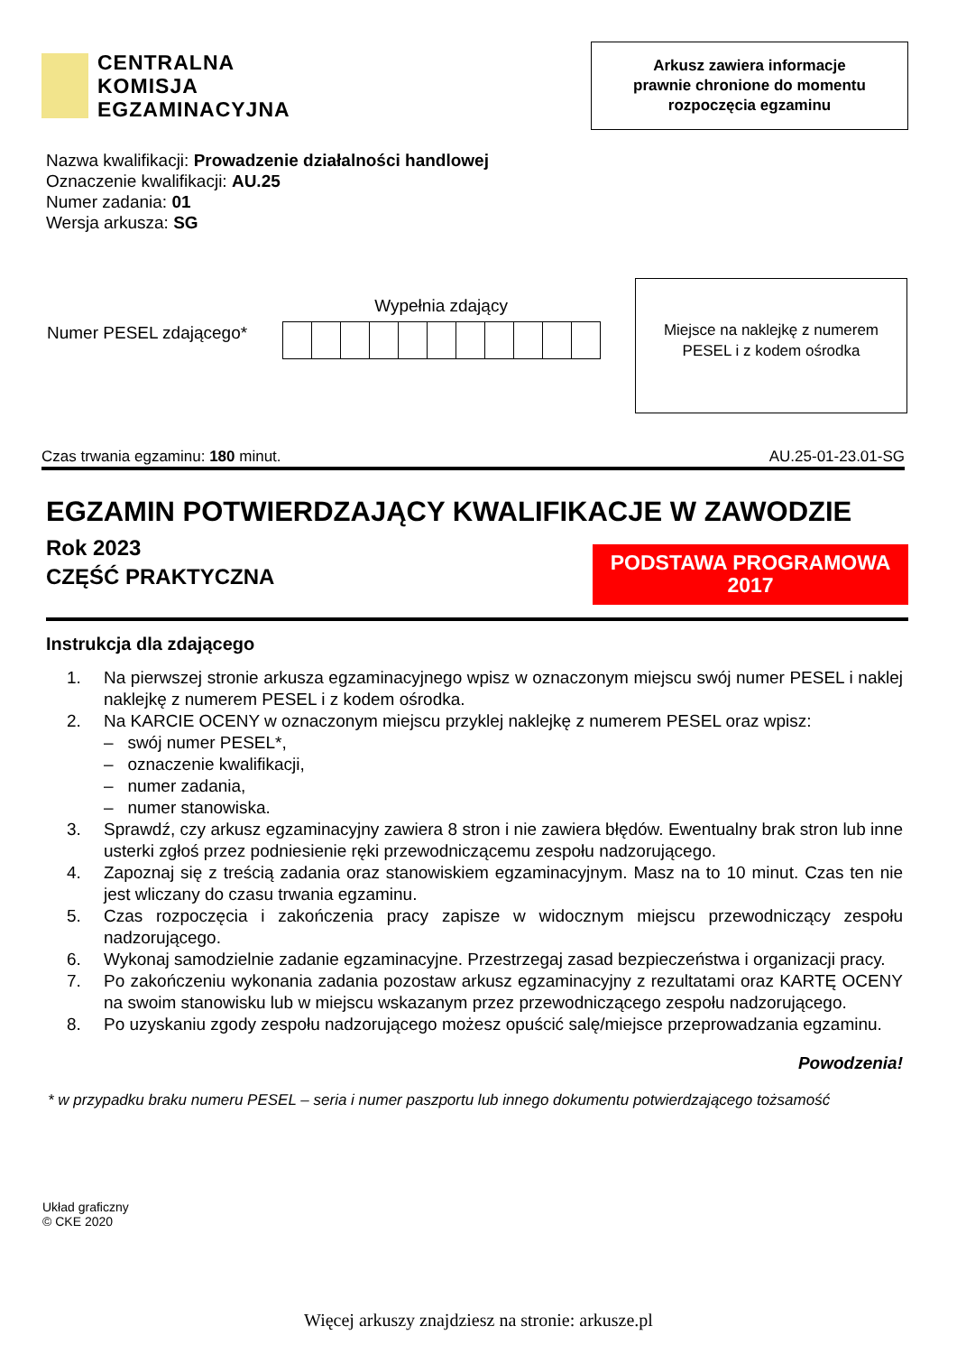CENTRALNA
KOMISJA
EGZAMINACYJNA
Arkusz zawiera informacje
prawnie chronione do momentu
rozpoczęcia egzaminu
Nazwa kwalifikacji: Prowadzenie działalności handlowej
Oznaczenie kwalifikacji: AU.25
Numer zadania: 01
Wersja arkusza: SG
Numer PESEL zdającego*
Wypełnia zdający
Miejsce na naklejkę z numerem
PESEL i z kodem ośrodka
Czas trwania egzaminu: 180 minut. AU.25-01-23.01-SG
EGZAMIN POTWIERDZAJĄCY KWALIFIKACJE W ZAWODZIE
Rok 2023
CZĘŚĆ PRAKTYCZNA
PODSTAWA PROGRAMOWA
2017
Instrukcja dla zdającego
1. Na pierwszej stronie arkusza egzaminacyjnego wpisz w oznaczonym miejscu swój numer PESEL i naklej naklejkę z numerem PESEL i z kodem ośrodka.
2. Na KARCIE OCENY w oznaczonym miejscu przyklej naklejkę z numerem PESEL oraz wpisz:
– swój numer PESEL*,
– oznaczenie kwalifikacji,
– numer zadania,
– numer stanowiska.
3. Sprawdź, czy arkusz egzaminacyjny zawiera 8 stron i nie zawiera błędów. Ewentualny brak stron lub inne usterki zgłoś przez podniesienie ręki przewodniczącemu zespołu nadzorującego.
4. Zapoznaj się z treścią zadania oraz stanowiskiem egzaminacyjnym. Masz na to 10 minut. Czas ten nie jest wliczany do czasu trwania egzaminu.
5. Czas rozpoczęcia i zakończenia pracy zapisze w widocznym miejscu przewodniczący zespołu nadzorującego.
6. Wykonaj samodzielnie zadanie egzaminacyjne. Przestrzegaj zasad bezpieczeństwa i organizacji pracy.
7. Po zakończeniu wykonania zadania pozostaw arkusz egzaminacyjny z rezultatami oraz KARTĘ OCENY na swoim stanowisku lub w miejscu wskazanym przez przewodniczącego zespołu nadzorującego.
8. Po uzyskaniu zgody zespołu nadzorującego możesz opuścić salę/miejsce przeprowadzania egzaminu.
Powodzenia!
* w przypadku braku numeru PESEL – seria i numer paszportu lub innego dokumentu potwierdzającego tożsamość
Układ graficzny
© CKE 2020
Więcej arkuszy znajdziesz na stronie: arkusze.pl